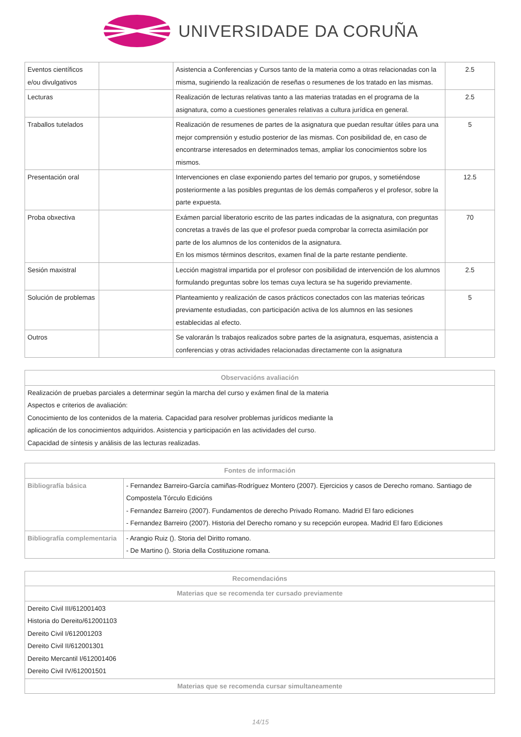UNIVERSIDADE DA CORUÑA
| Eventos científicos e/ou divulgativos | | Asistencia a Conferencias y Cursos tanto de la materia como a otras relacionadas con la misma, sugiriendo la realización de reseñas o resumenes de los tratado en las mismas. | 2.5 |
| Lecturas | | Realización de lecturas relativas tanto a las materias tratadas en el programa de la asignatura, como a cuestiones generales relativas a cultura jurídica en general. | 2.5 |
| Traballos tutelados | | Realización de resumenes de partes de la asignatura que puedan resultar útiles para una mejor comprensión y estudio posterior de las mismas. Con posibilidad de, en caso de encontrarse interesados en determinados temas, ampliar los conocimientos sobre los mismos. | 5 |
| Presentación oral | | Intervenciones en clase exponiendo partes del temario por grupos, y sometiéndose posteriormente a las posibles preguntas de los demás compañeros y el profesor, sobre la parte expuesta. | 12.5 |
| Proba obxectiva | | Exámen parcial liberatorio escrito de las partes indicadas de la asignatura, con preguntas concretas a través de las que el profesor pueda comprobar la correcta asimilación por parte de los alumnos de los contenidos de la asignatura. En los mismos términos descritos, examen final de la parte restante pendiente. | 70 |
| Sesión maxistral | | Lección magistral impartida por el profesor con posibilidad de intervención de los alumnos formulando preguntas sobre los temas cuya lectura se ha sugerido previamente. | 2.5 |
| Solución de problemas | | Planteamiento y realización de casos prácticos conectados con las materias teóricas previamente estudiadas, con participación activa de los alumnos en las sesiones establecidas al efecto. | 5 |
| Outros | | Se valorarán ls trabajos realizados sobre partes de la asignatura, esquemas, asistencia a conferencias y otras actividades relacionadas directamente con la asignatura | |
| Observacións avaliación |
| --- |
| Realización de pruebas parciales a determinar según la marcha del curso y exámen final de la materia Aspectos e criterios de avaliación: Conocimiento de los contenidos de la materia. Capacidad para resolver problemas jurídicos mediante la aplicación de los conocimientos adquiridos. Asistencia y participación en las actividades del curso. Capacidad de síntesis y análisis de las lecturas realizadas. |
| Fontes de información | |
| --- | --- |
| Bibliografía básica | - Fernandez Barreiro-García camiñas-Rodríguez Montero (2007). Ejercicios y casos de Derecho romano. Santiago de Compostela Tórculo Edicións - Fernandez Barreiro (2007). Fundamentos de derecho Privado Romano. Madrid El faro ediciones - Fernandez Barreiro (2007). Historia del Derecho romano y su recepción europea. Madrid El faro Ediciones |
| Bibliografía complementaria | - Arangio Ruiz (). Storia del Diritto romano. - De Martino (). Storia della Costituzione romana. |
| Recomendacións |
| --- |
| Materias que se recomenda ter cursado previamente |
| Dereito Civil III/612001403 Historia do Dereito/612001103 Dereito Civil I/612001203 Dereito Civil II/612001301 Dereito Mercantil I/612001406 Dereito Civil IV/612001501 |
| Materias que se recomenda cursar simultaneamente |
14/15